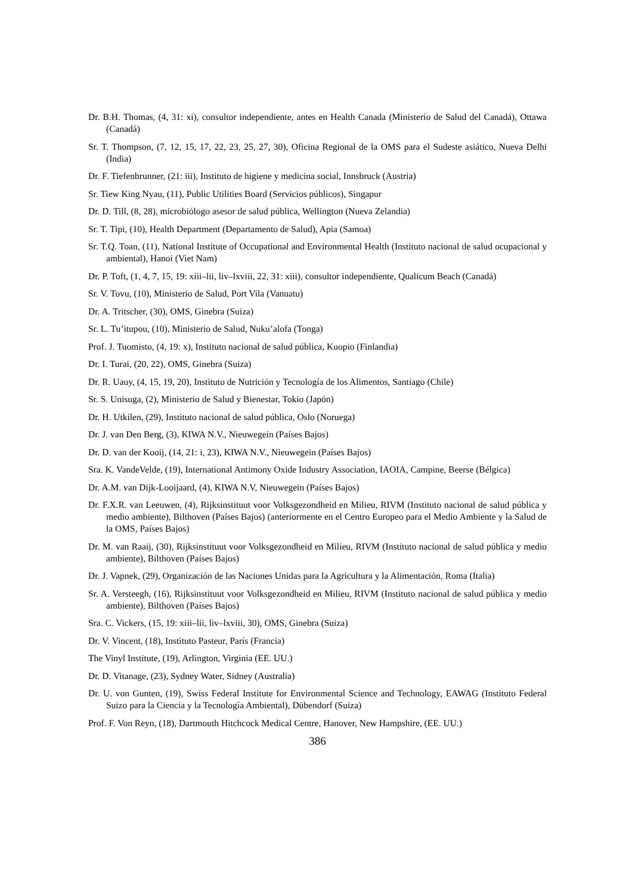Dr. B.H. Thomas, (4, 31: xi), consultor independiente, antes en Health Canada (Ministerio de Salud del Canadá), Ottawa (Canadá)
Sr. T. Thompson, (7, 12, 15, 17, 22, 23, 25, 27, 30), Oficina Regional de la OMS para el Sudeste asiático, Nueva Delhi (India)
Dr. F. Tiefenbrunner, (21: iii), Instituto de higiene y medicina social, Innsbruck (Austria)
Sr. Tiew King Nyau, (11), Public Utilities Board (Servicios públicos), Singapur
Dr. D. Till, (8, 28), microbiólogo asesor de salud pública, Wellington (Nueva Zelandia)
Sr. T. Tipi, (10), Health Department (Departamento de Salud), Apia (Samoa)
Sr. T.Q. Toan, (11), National Institute of Occupational and Environmental Health (Instituto nacional de salud ocupacional y ambiental), Hanoi (Viet Nam)
Dr. P. Toft, (1, 4, 7, 15, 19: xiii–lii, liv–lxviii, 22, 31: xiii), consultor independiente, Qualicum Beach (Canadá)
Sr. V. Tovu, (10), Ministerio de Salud, Port Vila (Vanuatu)
Dr. A. Tritscher, (30), OMS, Ginebra (Suiza)
Sr. L. Tu’itupou, (10), Ministerio de Salud, Nuku’alofa (Tonga)
Prof. J. Tuomisto, (4, 19: x), Instituto nacional de salud pública, Kuopio (Finlandia)
Dr. I. Turai, (20, 22), OMS, Ginebra (Suiza)
Dr. R. Uauy, (4, 15, 19, 20), Instituto de Nutrición y Tecnología de los Alimentos, Santiago (Chile)
Sr. S. Unisuga, (2), Ministerio de Salud y Bienestar, Tokio (Japón)
Dr. H. Utkilen, (29), Instituto nacional de salud pública, Oslo (Noruega)
Dr. J. van Den Berg, (3), KIWA N.V., Nieuwegein (Países Bajos)
Dr. D. van der Kooij, (14, 21: i, 23), KIWA N.V., Nieuwegein (Países Bajos)
Sra. K. VandeVelde, (19), International Antimony Oxide Industry Association, IAOIA, Campine, Beerse (Bélgica)
Dr. A.M. van Dijk-Looijaard, (4), KIWA N.V, Nieuwegein (Países Bajos)
Dr. F.X.R. van Leeuwen, (4), Rijksinstituut voor Volksgezondheid en Milieu, RIVM (Instituto nacional de salud pública y medio ambiente), Bilthoven (Países Bajos) (anteriormente en el Centro Europeo para el Medio Ambiente y la Salud de la OMS, Países Bajos)
Dr. M. van Raaij, (30), Rijksinstituut voor Volksgezondheid en Milieu, RIVM (Instituto nacional de salud pública y medio ambiente), Bilthoven (Países Bajos)
Dr. J. Vapnek, (29), Organización de las Naciones Unidas para la Agricultura y la Alimentación, Roma (Italia)
Sr. A. Versteegh, (16), Rijksinstituut voor Volksgezondheid en Milieu, RIVM (Instituto nacional de salud pública y medio ambiente), Bilthoven (Países Bajos)
Sra. C. Vickers, (15, 19: xiii–lii, liv–lxviii, 30), OMS, Ginebra (Suiza)
Dr. V. Vincent, (18), Instituto Pasteur, París (Francia)
The Vinyl Institute, (19), Arlington, Virginia (EE. UU.)
Dr. D. Vitanage, (23), Sydney Water, Sidney (Australia)
Dr. U. von Gunten, (19), Swiss Federal Institute for Environmental Science and Technology, EAWAG (Instituto Federal Suizo para la Ciencia y la Tecnología Ambiental), Dübendorf (Suiza)
Prof. F. Von Reyn, (18), Dartmouth Hitchcock Medical Centre, Hanover, New Hampshire, (EE. UU.)
386